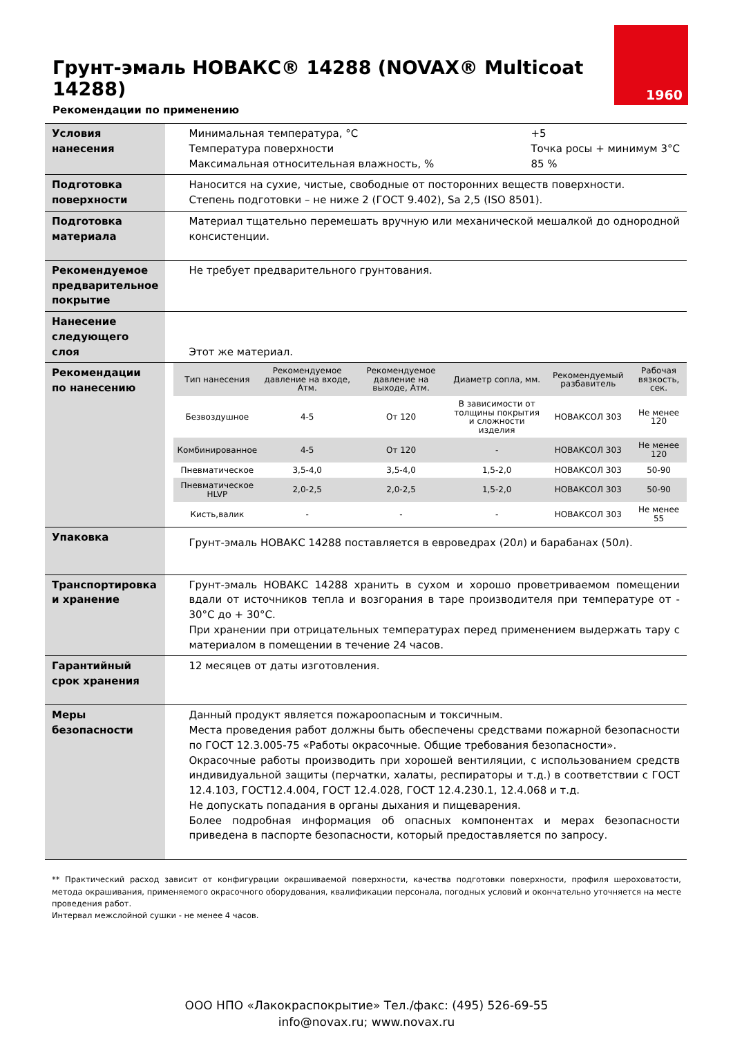Грунт-эмаль НОВАКС® 14288 (NOVAX® Multicoat 14288)
Рекомендации по применению
1960
| Условия нанесения | Минимальная температура, °C Температура поверхности Максимальная относительная влажность, % +5 Точка росы + минимум 3°C 85 % |
| Подготовка поверхности | Наносится на сухие, чистые, свободные от посторонних веществ поверхности. Степень подготовки – не ниже 2 (ГОСТ 9.402), Sa 2,5 (ISO 8501). |
| Подготовка материала | Материал тщательно перемешать вручную или механической мешалкой до однородной консистенции. |
| Рекомендуемое предварительное покрытие | Не требует предварительного грунтования. |
| Нанесение следующего слоя | Этот же материал. |
| Рекомендации по нанесению | / Тип нанесения / Рекомендуемое давление на входе, Атм. / Рекомендуемое давление на выходе, Атм. / Диаметр сопла, мм. / Рекомендуемый разбавитель / Рабочая вязкость, сек. / / --- / --- / --- / --- / --- / --- / / Безвоздушное / 4-5 / От 120 / В зависимости от толщины покрытия и сложности изделия / НОВАКСОЛ 303 / Не менее 120 / / Комбинированное / 4-5 / От 120 / - / НОВАКСОЛ 303 / Не менее 120 / / Пневматическое / 3,5-4,0 / 3,5-4,0 / 1,5-2,0 / НОВАКСОЛ 303 / 50-90 / / Пневматическое HLVP / 2,0-2,5 / 2,0-2,5 / 1,5-2,0 / НОВАКСОЛ 303 / 50-90 / / Кисть,валик / - / - / - / НОВАКСОЛ 303 / Не менее 55 / |
| Упаковка | Грунт-эмаль НОВАКС 14288 поставляется в евроведрах (20л) и барабанах (50л). |
| Транспортировка и хранение | Грунт-эмаль НОВАКС 14288 хранить в сухом и хорошо проветриваемом помещении вдали от источников тепла и возгорания в таре производителя при температуре от - 30°C до + 30°C. При хранении при отрицательных температурах перед применением выдержать тару с материалом в помещении в течение 24 часов. |
| Гарантийный срок хранения | 12 месяцев от даты изготовления. |
| Меры безопасности | Данный продукт является пожароопасным и токсичным. Места проведения работ должны быть обеспечены средствами пожарной безопасности по ГОСТ 12.3.005-75 «Работы окрасочные. Общие требования безопасности». Окрасочные работы производить при хорошей вентиляции, с использованием средств индивидуальной защиты (перчатки, халаты, респираторы и т.д.) в соответствии с ГОСТ 12.4.103, ГОСТ12.4.004, ГОСТ 12.4.028, ГОСТ 12.4.230.1, 12.4.068 и т.д. Не допускать попадания в органы дыхания и пищеварения. Более подробная информация об опасных компонентах и мерах безопасности приведена в паспорте безопасности, который предоставляется по запросу. |
** Практический расход зависит от конфигурации окрашиваемой поверхности, качества подготовки поверхности, профиля шероховатости, метода окрашивания, применяемого окрасочного оборудования, квалификации персонала, погодных условий и окончательно уточняется на месте проведения работ.
Интервал межслойной сушки - не менее 4 часов.
ООО НПО «Лакокраспокрытие» Тел./факс: (495) 526-69-55
info@novax.ru; www.novax.ru